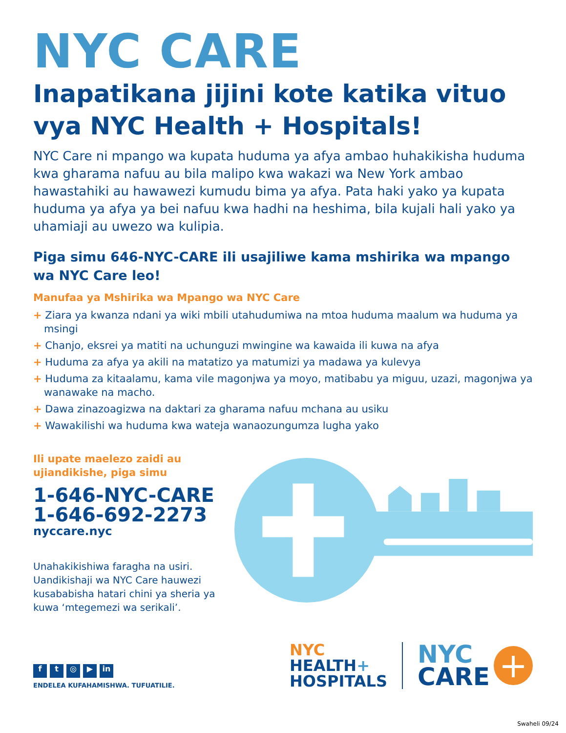NYC CARE
Inapatikana jijini kote katika vituo vya NYC Health + Hospitals!
NYC Care ni mpango wa kupata huduma ya afya ambao huhakikisha huduma kwa gharama nafuu au bila malipo kwa wakazi wa New York ambao hawastahiki au hawawezi kumudu bima ya afya. Pata haki yako ya kupata huduma ya afya ya bei nafuu kwa hadhi na heshima, bila kujali hali yako ya uhamiaji au uwezo wa kulipia.
Piga simu 646-NYC-CARE ili usajiliwe kama mshirika wa mpango wa NYC Care leo!
Manufaa ya Mshirika wa Mpango wa NYC Care
+ Ziara ya kwanza ndani ya wiki mbili utahudumiwa na mtoa huduma maalum wa huduma ya msingi
+ Chanjo, eksrei ya matiti na uchunguzi mwingine wa kawaida ili kuwa na afya
+ Huduma za afya ya akili na matatizo ya matumizi ya madawa ya kulevya
+ Huduma za kitaalamu, kama vile magonjwa ya moyo, matibabu ya miguu, uzazi, magonjwa ya wanawake na macho.
+ Dawa zinazoagizwa na daktari za gharama nafuu mchana au usiku
+ Wawakilishi wa huduma kwa wateja wanaozungumza lugha yako
Ili upate maelezo zaidi au ujiandikishe, piga simu
1-646-NYC-CARE
1-646-692-2273
nyccare.nyc
Unahakikishiwa faragha na usiri. Uandikishaji wa NYC Care hauwezi kusababisha hatari chini ya sheria ya kuwa ‘mtegemezi wa serikali’.
ft ◎ ▶ in
ENDELEA KUFAHAMISHWA. TUFUATILIE.
NYC
HEALTH+
HOSPITALS
NYC
CARE
+
Swaheli 09/24